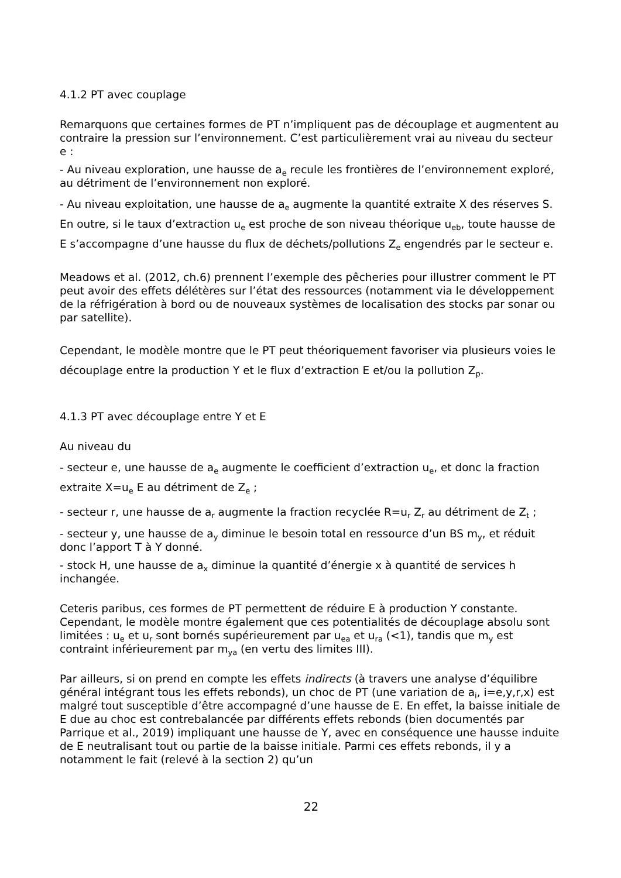4.1.2 PT avec couplage
Remarquons que certaines formes de PT n’impliquent pas de découplage et augmentent au contraire la pression sur l’environnement. C’est particulièrement vrai au niveau du secteur e :
- Au niveau exploration, une hausse de a<sub>e</sub> recule les frontières de l’environnement exploré, au détriment de l’environnement non exploré.
- Au niveau exploitation, une hausse de a<sub>e</sub> augmente la quantité extraite X des réserves S. En outre, si le taux d’extraction u<sub>e</sub> est proche de son niveau théorique u<sub>eb</sub>, toute hausse de E s’accompagne d’une hausse du flux de déchets/pollutions Z<sub>e</sub> engendrés par le secteur e.
Meadows et al. (2012, ch.6) prennent l’exemple des pêcheries pour illustrer comment le PT peut avoir des effets délétères sur l’état des ressources (notamment via le développement de la réfrigération à bord ou de nouveaux systèmes de localisation des stocks par sonar ou par satellite).
Cependant, le modèle montre que le PT peut théoriquement favoriser via plusieurs voies le découplage entre la production Y et le flux d’extraction E et/ou la pollution Z<sub>p</sub>.
4.1.3 PT avec découplage entre Y et E
Au niveau du
- secteur e, une hausse de a<sub>e</sub> augmente le coefficient d’extraction u<sub>e</sub>, et donc la fraction extraite X=u<sub>e</sub> E au détriment de Z<sub>e</sub> ;
- secteur r, une hausse de a<sub>r</sub> augmente la fraction recyclée R=u<sub>r</sub> Z<sub>r</sub> au détriment de Z<sub>t</sub> ;
- secteur y, une hausse de a<sub>y</sub> diminue le besoin total en ressource d’un BS m<sub>y</sub>, et réduit donc l’apport T à Y donné.
- stock H, une hausse de a<sub>x</sub> diminue la quantité d’énergie x à quantité de services h inchangée.
Ceteris paribus, ces formes de PT permettent de réduire E à production Y constante. Cependant, le modèle montre également que ces potentialités de découplage absolu sont limitées : u<sub>e</sub> et u<sub>r</sub> sont bornés supérieurement par u<sub>ea</sub> et u<sub>ra</sub> (<1), tandis que m<sub>y</sub> est contraint inférieurement par m<sub>ya</sub> (en vertu des limites III).
Par ailleurs, si on prend en compte les effets indirects (à travers une analyse d’équilibre général intégrant tous les effets rebonds), un choc de PT (une variation de a<sub>i</sub>, i=e,y,r,x) est malgré tout susceptible d’être accompagné d’une hausse de E. En effet, la baisse initiale de E due au choc est contrebalancée par différents effets rebonds (bien documentés par Parrique et al., 2019) impliquant une hausse de Y, avec en conséquence une hausse induite de E neutralisant tout ou partie de la baisse initiale. Parmi ces effets rebonds, il y a notamment le fait (relevé à la section 2) qu’un
22